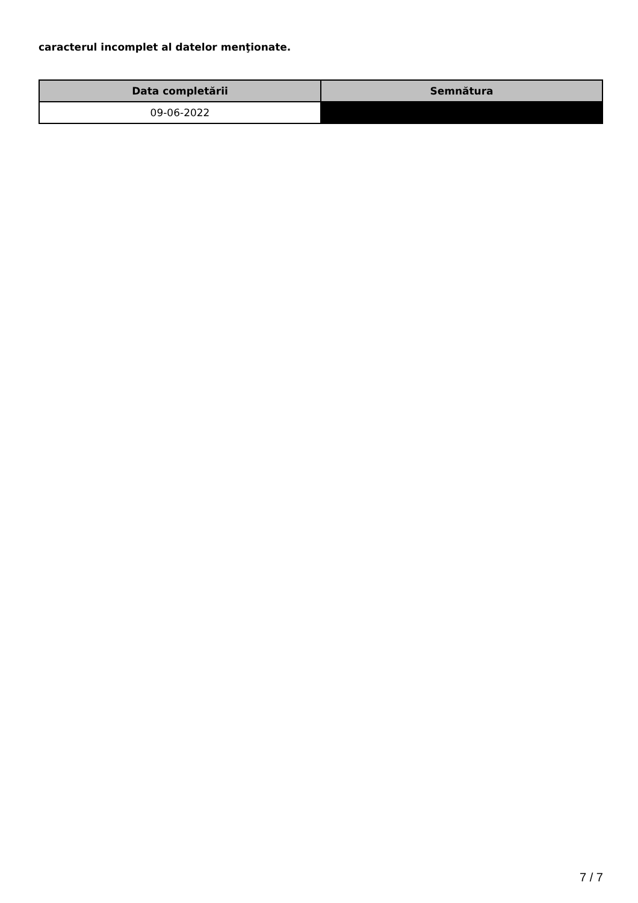caracterul incomplet al datelor menţionate.
| Data completării | Semnătura |
| --- | --- |
| 09-06-2022 | |
7 / 7